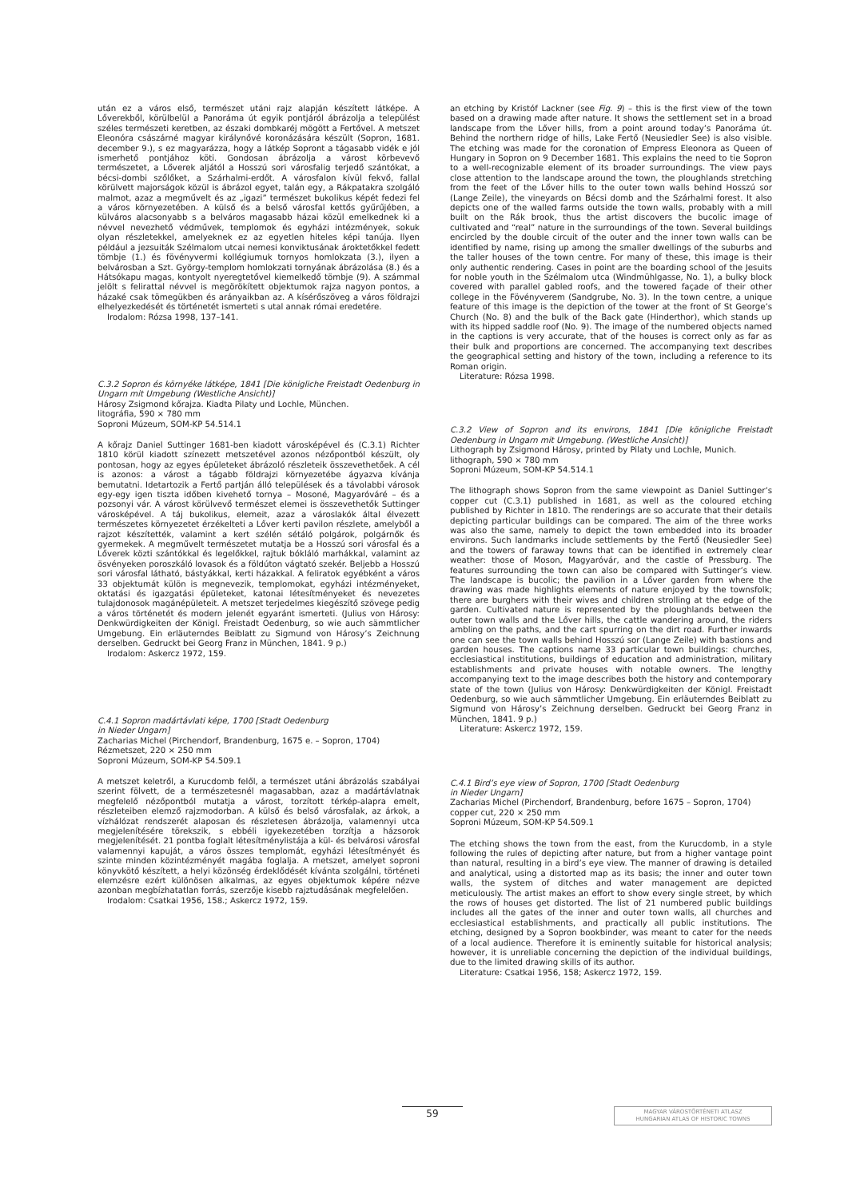után ez a város első, természet utáni rajz alapján készített látképe. A Lőverekből, körülbelül a Panoráma út egyik pontjáról ábrázolja a települést széles természeti keretben, az északi dombkaréj mögött a Fertővel. A metszet Eleonóra császárné magyar királynővé koronázására készült (Sopron, 1681. december 9.), s ez magyarázza, hogy a látkép Sopront a tágasabb vidék e jól ismerhető pontjához köti. Gondosan ábrázolja a várost körbevevő természetet, a Lőverek aljától a Hosszú sori városfalig terjedő szántókat, a bécsi-dombi szőlőket, a Szárhalmi-erdőt. A városfalon kívül fekvő, fallal körülvett majorságok közül is ábrázol egyet, talán egy, a Rákpatakra szolgáló malmot, azaz a megművelt és az „igazi” természet bukolikus képét fedezi fel a város környezetében. A külső és a belső városfal kettős gyűrűjében, a külváros alacsonyabb s a belváros magasabb házai közül emelkednek ki a névvel nevezhető védművek, templomok és egyházi intézmények, sokuk olyan részletekkel, amelyeknek ez az egyetlen hiteles képi tanúja. Ilyen például a jezsuiták Szélmalom utcai nemesi konviktusának ároktetőkkel fedett tömbje (1.) és fövényvermi kollégiumuk tornyos homlokzata (3.), ilyen a belvárosban a Szt. György-templom homlokzati tornyának ábrázolása (8.) és a Hátsókapu magas, kontyolt nyeregtetővel kiemelkedő tömbje (9). A számmal jelölt s felirattal névvel is megörökített objektumok rajza nagyon pontos, a házaké csak tömegükben és arányaikban az. A kísérőszöveg a város földrajzi elhelyezkedését és történetét ismerteti s utal annak római eredetére.
Irodalom: Rózsa 1998, 137–141.
C.3.2 Sopron és környéke látképe, 1841 [Die königliche Freistadt Oedenburg in Ungarn mit Umgebung (Westliche Ansicht)]
Hárosy Zsigmond kőrajza. Kiadta Pilaty und Lochle, München.
litográfia, 590 × 780 mm
Soproni Múzeum, SOM-KP 54.514.1
A kőrajz Daniel Suttinger 1681-ben kiadott városképével és (C.3.1) Richter 1810 körül kiadott színezett metszetével azonos nézőpontból készült, oly pontosan, hogy az egyes épületeket ábrázoló részleteik összevethetőek. A cél is azonos: a várost a tágabb földrajzi környezetébe ágyazva kívánja bemutatni. Idetartozik a Fertő partján álló települések és a távolabbi városok egy-egy igen tiszta időben kivehető tornya – Mosoné, Magyaróváré – és a pozsonyi vár. A várost körülvevő természet elemei is összevethetők Suttinger városképével. A táj bukolikus, elemeit, azaz a városlakók által élvezett természetes környezetet érzékelteti a Lőver kerti pavilon részlete, amelyből a rajzot készítették, valamint a kert szélén sétáló polgárok, polgárnők és gyermekek. A megművelt természetet mutatja be a Hosszú sori városfal és a Lőverek közti szántókkal és legelőkkel, rajtuk bókláló marhákkal, valamint az ösvényeken poroszkáló lovasok és a földúton vágtató szekér. Beljebb a Hosszú sori városfal látható, bástyákkal, kerti házakkal. A feliratok egyébként a város 33 objektumát külön is megnevezik, templomokat, egyházi intézményeket, oktatási és igazgatási épületeket, katonai létesítményeket és nevezetes tulajdonosok magánépületeit. A metszet terjedelmes kiegészítő szövege pedig a város történetét és modern jelenét egyaránt ismerteti. (Julius von Hárosy: Denkwürdigkeiten der Königl. Freistadt Oedenburg, so wie auch sämmtlicher Umgebung. Ein erläuterndes Beiblatt zu Sigmund von Hárosy’s Zeichnung derselben. Gedruckt bei Georg Franz in München, 1841. 9 p.)
Irodalom: Askercz 1972, 159.
C.4.1 Sopron madártávlati képe, 1700 [Stadt Oedenburg
in Nieder Ungarn]
Zacharias Michel (Pirchendorf, Brandenburg, 1675 e. – Sopron, 1704)
Rézmetszet, 220 × 250 mm
Soproni Múzeum, SOM-KP 54.509.1
A metszet keletről, a Kurucdomb felől, a természet utáni ábrázolás szabályai szerint fölvett, de a természetesnél magasabban, azaz a madártávlatnak megfelelő nézőpontból mutatja a várost, torzított térkép-alapra emelt, részleteiben elemző rajzmodorban. A külső és belső városfalak, az árkok, a vízhálózat rendszerét alaposan és részletesen ábrázolja, valamennyi utca megjelenítésére törekszik, s ebbéli igyekezetében torzítja a házsorok megjelenítését. 21 pontba foglalt létesítménylistája a kül- és belvárosi városfal valamennyi kapuját, a város összes templomát, egyházi létesítményét és szinte minden közintézményét magába foglalja. A metszet, amelyet soproni könyvkötő készített, a helyi közönség érdeklődését kívánta szolgálni, történeti elemzésre ezért különösen alkalmas, az egyes objektumok képére nézve azonban megbízhatatlan forrás, szerzője kisebb rajztudásának megfelelően.
Irodalom: Csatkai 1956, 158.; Askercz 1972, 159.
an etching by Kristóf Lackner (see Fig. 9) – this is the first view of the town based on a drawing made after nature. It shows the settlement set in a broad landscape from the Lőver hills, from a point around today’s Panoráma út. Behind the northern ridge of hills, Lake Fertő (Neusiedler See) is also visible. The etching was made for the coronation of Empress Eleonora as Queen of Hungary in Sopron on 9 December 1681. This explains the need to tie Sopron to a well-recognizable element of its broader surroundings. The view pays close attention to the landscape around the town, the ploughlands stretching from the feet of the Lőver hills to the outer town walls behind Hosszú sor (Lange Zeile), the vineyards on Bécsi domb and the Szárhalmi forest. It also depicts one of the walled farms outside the town walls, probably with a mill built on the Rák brook, thus the artist discovers the bucolic image of cultivated and “real” nature in the surroundings of the town. Several buildings encircled by the double circuit of the outer and the inner town walls can be identified by name, rising up among the smaller dwellings of the suburbs and the taller houses of the town centre. For many of these, this image is their only authentic rendering. Cases in point are the boarding school of the Jesuits for noble youth in the Szélmalom utca (Windmühlgasse, No. 1), a bulky block covered with parallel gabled roofs, and the towered façade of their other college in the Fövényverem (Sandgrube, No. 3). In the town centre, a unique feature of this image is the depiction of the tower at the front of St George’s Church (No. 8) and the bulk of the Back gate (Hinderthor), which stands up with its hipped saddle roof (No. 9). The image of the numbered objects named in the captions is very accurate, that of the houses is correct only as far as their bulk and proportions are concerned. The accompanying text describes the geographical setting and history of the town, including a reference to its Roman origin.
Literature: Rózsa 1998.
C.3.2 View of Sopron and its environs, 1841 [Die königliche Freistadt Oedenburg in Ungarn mit Umgebung. (Westliche Ansicht)]
Lithograph by Zsigmond Hárosy, printed by Pilaty und Lochle, Munich.
lithograph, 590 × 780 mm
Soproni Múzeum, SOM-KP 54.514.1
The lithograph shows Sopron from the same viewpoint as Daniel Suttinger’s copper cut (C.3.1) published in 1681, as well as the coloured etching published by Richter in 1810. The renderings are so accurate that their details depicting particular buildings can be compared. The aim of the three works was also the same, namely to depict the town embedded into its broader environs. Such landmarks include settlements by the Fertő (Neusiedler See) and the towers of faraway towns that can be identified in extremely clear weather: those of Moson, Magyaróvár, and the castle of Pressburg. The features surrounding the town can also be compared with Suttinger’s view. The landscape is bucolic; the pavilion in a Lőver garden from where the drawing was made highlights elements of nature enjoyed by the townsfolk; there are burghers with their wives and children strolling at the edge of the garden. Cultivated nature is represented by the ploughlands between the outer town walls and the Lőver hills, the cattle wandering around, the riders ambling on the paths, and the cart spurring on the dirt road. Further inwards one can see the town walls behind Hosszú sor (Lange Zeile) with bastions and garden houses. The captions name 33 particular town buildings: churches, ecclesiastical institutions, buildings of education and administration, military establishments and private houses with notable owners. The lengthy accompanying text to the image describes both the history and contemporary state of the town (Julius von Hárosy: Denkwürdigkeiten der Königl. Freistadt Oedenburg, so wie auch sämmtlicher Umgebung. Ein erläuterndes Beiblatt zu Sigmund von Hárosy’s Zeichnung derselben. Gedruckt bei Georg Franz in München, 1841. 9 p.)
Literature: Askercz 1972, 159.
C.4.1 Bird’s eye view of Sopron, 1700 [Stadt Oedenburg
in Nieder Ungarn]
Zacharias Michel (Pirchendorf, Brandenburg, before 1675 – Sopron, 1704)
copper cut, 220 × 250 mm
Soproni Múzeum, SOM-KP 54.509.1
The etching shows the town from the east, from the Kurucdomb, in a style following the rules of depicting after nature, but from a higher vantage point than natural, resulting in a bird’s eye view. The manner of drawing is detailed and analytical, using a distorted map as its basis; the inner and outer town walls, the system of ditches and water management are depicted meticulously. The artist makes an effort to show every single street, by which the rows of houses get distorted. The list of 21 numbered public buildings includes all the gates of the inner and outer town walls, all churches and ecclesiastical establishments, and practically all public institutions. The etching, designed by a Sopron bookbinder, was meant to cater for the needs of a local audience. Therefore it is eminently suitable for historical analysis; however, it is unreliable concerning the depiction of the individual buildings, due to the limited drawing skills of its author.
Literature: Csatkai 1956, 158; Askercz 1972, 159.
59
MAGYAR VÁROSTÖRTÉNETI ATLASZ
HUNGARIAN ATLAS OF HISTORIC TOWNS